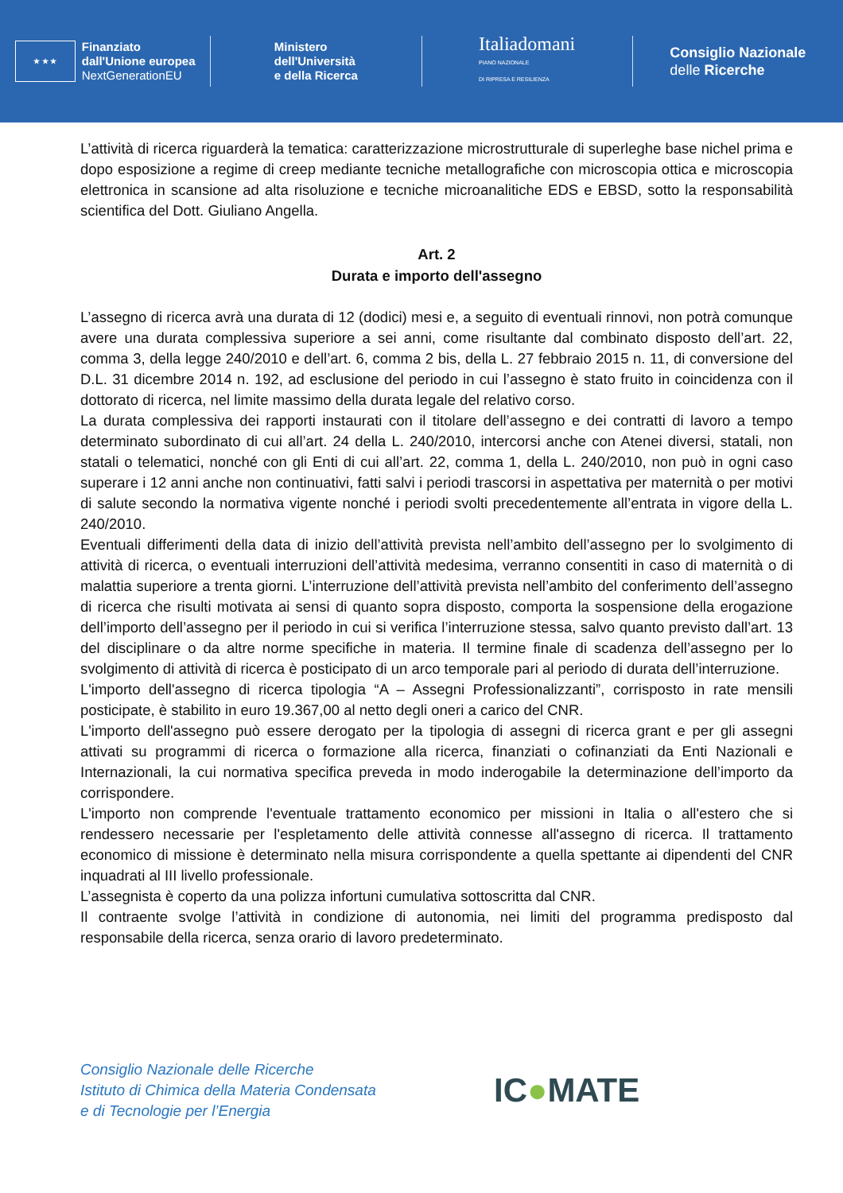★ ★ ★
Finanziato
dall'Unione europea
NextGenerationEU
Ministero
dell'Università
e della Ricerca
Italiadomani
PIANO NAZIONALE
DI RIPRESA E RESILIENZA
Consiglio Nazionale
delle Ricerche
L’attività di ricerca riguarderà la tematica: caratterizzazione microstrutturale di superleghe base nichel prima e dopo esposizione a regime di creep mediante tecniche metallografiche con microscopia ottica e microscopia elettronica in scansione ad alta risoluzione e tecniche microanalitiche EDS e EBSD, sotto la responsabilità scientifica del Dott. Giuliano Angella.
Art. 2
Durata e importo dell'assegno
L’assegno di ricerca avrà una durata di 12 (dodici) mesi e, a seguito di eventuali rinnovi, non potrà comunque avere una durata complessiva superiore a sei anni, come risultante dal combinato disposto dell’art. 22, comma 3, della legge 240/2010 e dell’art. 6, comma 2 bis, della L. 27 febbraio 2015 n. 11, di conversione del D.L. 31 dicembre 2014 n. 192, ad esclusione del periodo in cui l’assegno è stato fruito in coincidenza con il dottorato di ricerca, nel limite massimo della durata legale del relativo corso.
La durata complessiva dei rapporti instaurati con il titolare dell’assegno e dei contratti di lavoro a tempo determinato subordinato di cui all’art. 24 della L. 240/2010, intercorsi anche con Atenei diversi, statali, non statali o telematici, nonché con gli Enti di cui all’art. 22, comma 1, della L. 240/2010, non può in ogni caso superare i 12 anni anche non continuativi, fatti salvi i periodi trascorsi in aspettativa per maternità o per motivi di salute secondo la normativa vigente nonché i periodi svolti precedentemente all’entrata in vigore della L. 240/2010.
Eventuali differimenti della data di inizio dell’attività prevista nell’ambito dell’assegno per lo svolgimento di attività di ricerca, o eventuali interruzioni dell’attività medesima, verranno consentiti in caso di maternità o di malattia superiore a trenta giorni. L’interruzione dell’attività prevista nell’ambito del conferimento dell’assegno di ricerca che risulti motivata ai sensi di quanto sopra disposto, comporta la sospensione della erogazione dell’importo dell’assegno per il periodo in cui si verifica l’interruzione stessa, salvo quanto previsto dall’art. 13 del disciplinare o da altre norme specifiche in materia. Il termine finale di scadenza dell’assegno per lo svolgimento di attività di ricerca è posticipato di un arco temporale pari al periodo di durata dell’interruzione.
L'importo dell'assegno di ricerca tipologia “A – Assegni Professionalizzanti”, corrisposto in rate mensili posticipate, è stabilito in euro 19.367,00 al netto degli oneri a carico del CNR.
L'importo dell'assegno può essere derogato per la tipologia di assegni di ricerca grant e per gli assegni attivati su programmi di ricerca o formazione alla ricerca, finanziati o cofinanziati da Enti Nazionali e Internazionali, la cui normativa specifica preveda in modo inderogabile la determinazione dell’importo da corrispondere.
L'importo non comprende l'eventuale trattamento economico per missioni in Italia o all'estero che si rendessero necessarie per l'espletamento delle attività connesse all'assegno di ricerca. Il trattamento economico di missione è determinato nella misura corrispondente a quella spettante ai dipendenti del CNR inquadrati al III livello professionale.
L’assegnista è coperto da una polizza infortuni cumulativa sottoscritta dal CNR.
Il contraente svolge l’attività in condizione di autonomia, nei limiti del programma predisposto dal responsabile della ricerca, senza orario di lavoro predeterminato.
Consiglio Nazionale delle Ricerche
Istituto di Chimica della Materia Condensata
e di Tecnologie per l’Energia
IC●MATE